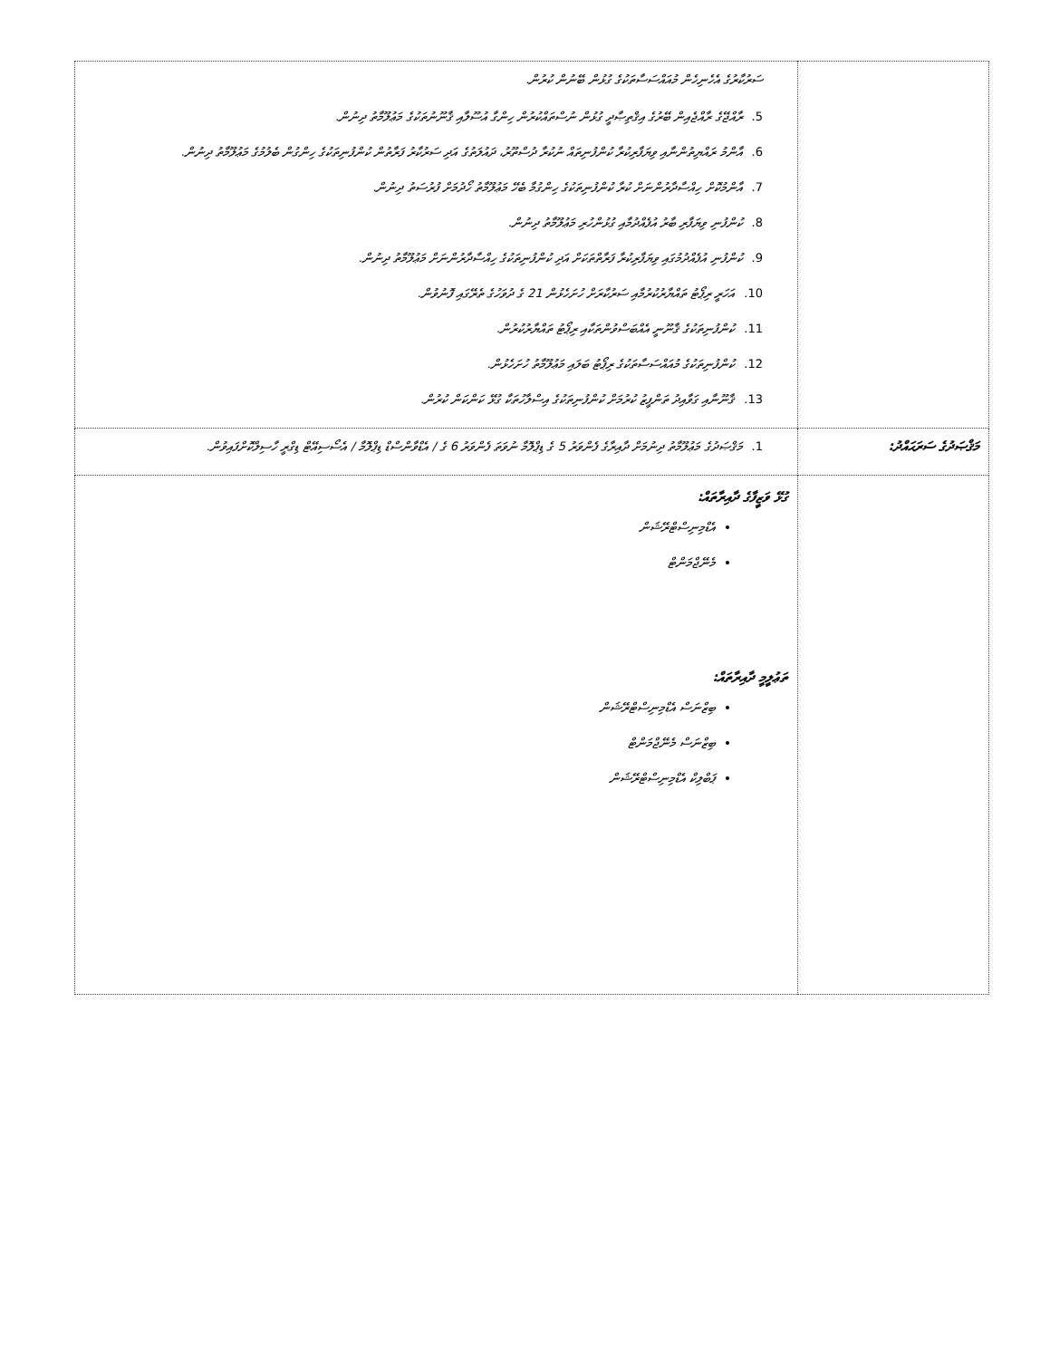| | ސަރުކާރުގެ އެހެނިހެން މުއައްސަސާތަކުގެ ގުޅުން ބޭނުން ކުރުން. 5. ރާއްޖޭގެ ރާއްޖެއިން ބޭރުގެ އިޤްތިޞާދީ ގުޅުން ނުސްތައްކުރުން ހިންގާ އުސޫލާއި ޤާނޫނުތަކުގެ މަޢުލޫމާތު ދިނުން. 6. އާންމު ރައްޔިތުންނާއި ވިޔަފާރިކުރާ ކުންފުނިތައް ނުކުރާ ދުސްތޫރު، ދައުލަތުގެ އަދި ސަރުކާރު ފަރާތުން ކުންފުނިތަކުގެ ހިންގުން ބެލުމުގެ މަޢުލޫމާތު ދިނުން. 7. އާންމުކޮށް ހިއްސާދާރުންނަށް ކުރާ ކުންފުނިތަކުގެ ހިންގުމާ ބެހޭ މަޢުލޫމާތު ހޯދުމަށް ފުރުސަތު ދިނުން. 8. ކުންފުނި ވިޔަފާރި ބާރު އުފެއްދުމާއި ގުޅުންހުރި މަޢުލޫމާތު ދިނުން. 9. ކުންފުނި އުފެއްދުމުގައި ވިޔަފާރިކުރާ ފަރާތްތަކަށް އަދި ކުންފުނިތަކުގެ ހިއްސާދާރުންނަށް މަޢުލޫމާތު ދިނުން. 10. އަހަރީ ރިޕޯޓު ތައްޔާރުކުރުމާއި ސަރުކާރަށް ހުށަހެޅުން 21 ގެ ދުވަހުގެ ތެރޭގައި ފޮނުވުން. 11. ކުންފުނިތަކުގެ ޤާނޫނީ އެއްބަސްވުންތަކާއި ރިޕޯޓު ތައްޔާރުކުރުން. 12. ކުންފުނިތަކުގެ މުއައްސަސާތަކުގެ ރިޕޯޓު ބަލައި މަޢުލޫމާތު ހުށަހެޅުން. 13. ޤާނޫނާއި ގަވާއިދު ތަންފީޒު ކުރުމަށް ކުންފުނިތަކުގެ އިސްލާހުތަކާ ގުޅޭ ކަންކަން ކުރުން. |
| މަޤްޞަދުގެ ސަރަޙައްދު: | 1. މަޤްޞަދުގެ މަޢުލޫމާތު ދިނުމަށް ދާއިރާގެ ފެންވަރު 5 ގެ ޑިޕްލޮމާ ނުވަތަ ފެންވަރު 6 ގެ / އެޑްވާންސްޑް ޑިޕްލޮމާ / އެސޯސިއޭޓް ޑިގްރީ ހާސިލްކޮށްފައިވުން. |
| | ގުޅޭ ވަޒީފާގެ ދާއިރާތައް: އެޑްމިނިސްޓްރޭޝަން މެނޭޖްމަންޓް ތަޢުލީމީ ދާއިރާތައް: ބިޒްނަސް އެޑްމިނިސްޓްރޭޝަން ބިޒްނަސް މެނޭޖްމަންޓް ޕަބްލިކް އެޑްމިނިސްޓްރޭޝަން |